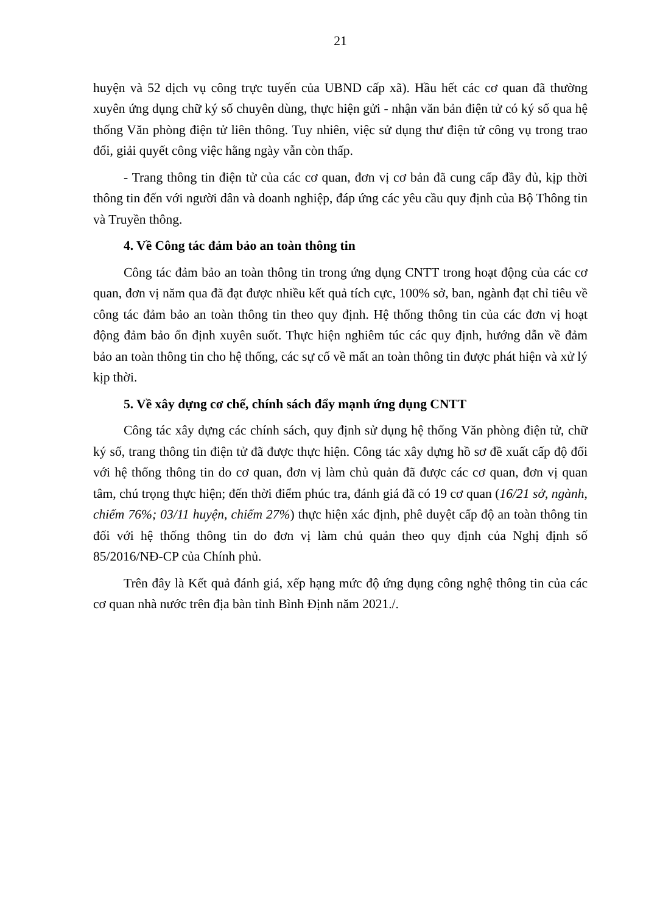21
huyện và 52 dịch vụ công trực tuyến của UBND cấp xã). Hầu hết các cơ quan đã thường xuyên ứng dụng chữ ký số chuyên dùng, thực hiện gửi - nhận văn bản điện tử có ký số qua hệ thống Văn phòng điện tử liên thông. Tuy nhiên, việc sử dụng thư điện tử công vụ trong trao đổi, giải quyết công việc hằng ngày vẫn còn thấp.
- Trang thông tin điện tử của các cơ quan, đơn vị cơ bản đã cung cấp đầy đủ, kịp thời thông tin đến với người dân và doanh nghiệp, đáp ứng các yêu cầu quy định của Bộ Thông tin và Truyền thông.
4. Về Công tác đảm bảo an toàn thông tin
Công tác đảm bảo an toàn thông tin trong ứng dụng CNTT trong hoạt động của các cơ quan, đơn vị năm qua đã đạt được nhiều kết quả tích cực, 100% sở, ban, ngành đạt chỉ tiêu về công tác đảm bảo an toàn thông tin theo quy định. Hệ thống thông tin của các đơn vị hoạt động đảm bảo ổn định xuyên suốt. Thực hiện nghiêm túc các quy định, hướng dẫn về đảm bảo an toàn thông tin cho hệ thống, các sự cố về mất an toàn thông tin được phát hiện và xử lý kịp thời.
5. Về xây dựng cơ chế, chính sách đẩy mạnh ứng dụng CNTT
Công tác xây dựng các chính sách, quy định sử dụng hệ thống Văn phòng điện tử, chữ ký số, trang thông tin điện tử đã được thực hiện. Công tác xây dựng hồ sơ đề xuất cấp độ đối với hệ thống thông tin do cơ quan, đơn vị làm chủ quản đã được các cơ quan, đơn vị quan tâm, chú trọng thực hiện; đến thời điểm phúc tra, đánh giá đã có 19 cơ quan (16/21 sở, ngành, chiếm 76%; 03/11 huyện, chiếm 27%) thực hiện xác định, phê duyệt cấp độ an toàn thông tin đối với hệ thống thông tin do đơn vị làm chủ quản theo quy định của Nghị định số 85/2016/NĐ-CP của Chính phủ.
Trên đây là Kết quả đánh giá, xếp hạng mức độ ứng dụng công nghệ thông tin của các cơ quan nhà nước trên địa bàn tỉnh Bình Định năm 2021./.